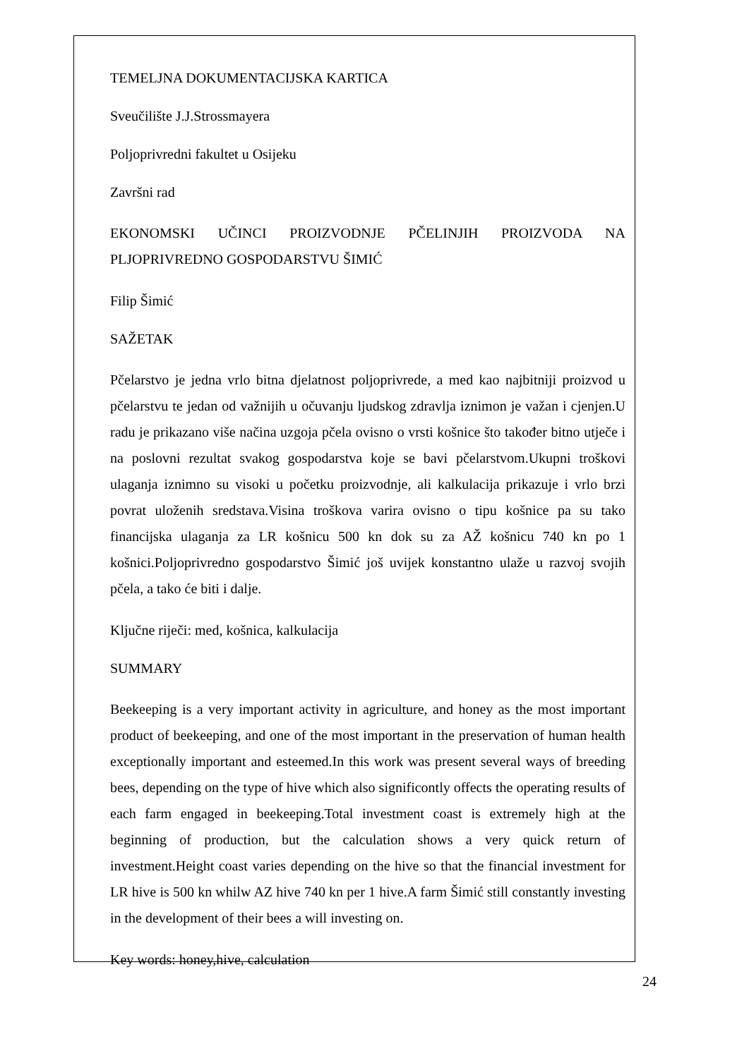TEMELJNA DOKUMENTACIJSKA KARTICA
Sveučilište J.J.Strossmayera
Poljoprivredni fakultet u Osijeku
Završni rad
EKONOMSKI UČINCI PROIZVODNJE PČELINJIH PROIZVODA NA PLJOPRIVREDNO GOSPODARSTVU ŠIMIĆ
Filip Šimić
SAŽETAK
Pčelarstvo je jedna vrlo bitna djelatnost poljoprivrede, a med kao najbitniji proizvod u pčelarstvu te jedan od važnijih u očuvanju ljudskog zdravlja iznimon je važan i cjenjen.U radu je prikazano više načina uzgoja pčela ovisno o vrsti košnice što također bitno utječe i na poslovni rezultat svakog gospodarstva koje se bavi pčelarstvom.Ukupni troškovi ulaganja iznimno su visoki u početku proizvodnje, ali kalkulacija prikazuje i vrlo brzi povrat uloženih sredstava.Visina troškova varira ovisno o tipu košnice pa su tako financijska ulaganja za LR košnicu 500 kn dok su za AŽ košnicu 740 kn po 1 košnici.Poljoprivredno gospodarstvo Šimić još uvijek konstantno ulaže u razvoj svojih pčela, a tako će biti i dalje.
Ključne riječi: med, košnica, kalkulacija
SUMMARY
Beekeeping is a very important activity in agriculture, and honey as the most important product of beekeeping, and one of the most important in the preservation of human health exceptionally important and esteemed.In this work was present several ways of breeding bees, depending on the type of hive which also significontly offects the operating results of each farm engaged in beekeeping.Total investment coast is extremely high at the beginning of production, but the calculation shows a very quick return of investment.Height coast varies depending on the hive so that the financial investment for LR hive is 500 kn whilw AZ hive 740 kn per 1 hive.A farm Šimić still constantly investing in the development of their bees a will investing on.
Key words: honey,hive, calculation
24